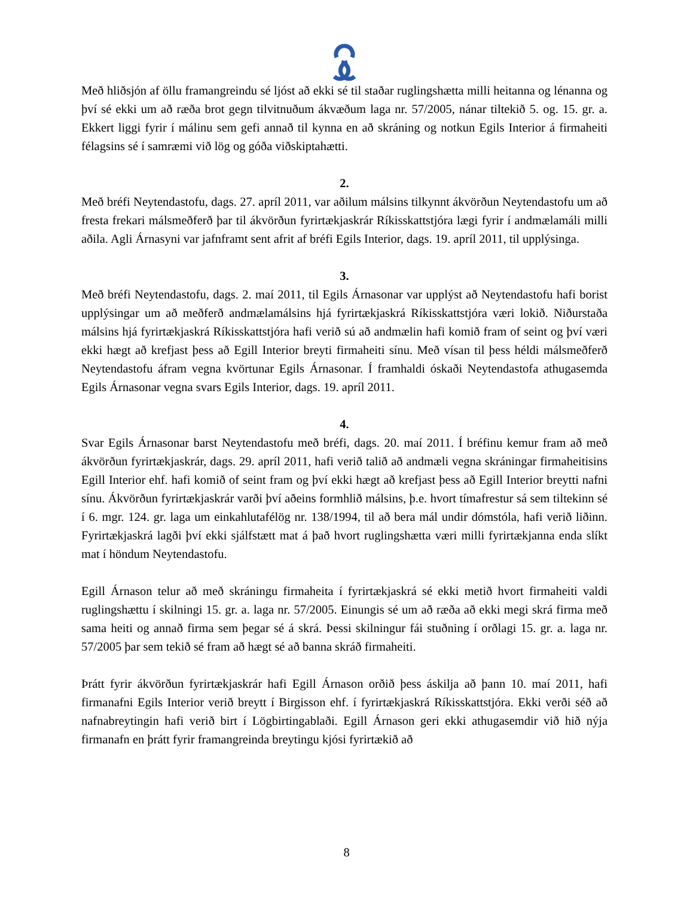Með hliðsjón af öllu framangreindu sé ljóst að ekki sé til staðar ruglingshætta milli heitanna og lénanna og því sé ekki um að ræða brot gegn tilvitnuðum ákvæðum laga nr. 57/2005, nánar tiltekið 5. og. 15. gr. a. Ekkert liggi fyrir í málinu sem gefi annað til kynna en að skráning og notkun Egils Interior á firmaheiti félagsins sé í samræmi við lög og góða viðskiptahætti.
2.
Með bréfi Neytendastofu, dags. 27. apríl 2011, var aðilum málsins tilkynnt ákvörðun Neytendastofu um að fresta frekari málsmeðferð þar til ákvörðun fyrirtækjaskrár Ríkisskattstjóra lægi fyrir í andmælamáli milli aðila. Agli Árnasyni var jafnframt sent afrit af bréfi Egils Interior, dags. 19. apríl 2011, til upplýsinga.
3.
Með bréfi Neytendastofu, dags. 2. maí 2011, til Egils Árnasonar var upplýst að Neytendastofu hafi borist upplýsingar um að meðferð andmælamálsins hjá fyrirtækjaskrá Ríkisskattstjóra væri lokið. Niðurstaða málsins hjá fyrirtækjaskrá Ríkisskattstjóra hafi verið sú að andmælin hafi komið fram of seint og því væri ekki hægt að krefjast þess að Egill Interior breyti firmaheiti sínu. Með vísan til þess héldi málsmeðferð Neytendastofu áfram vegna kvörtunar Egils Árnasonar. Í framhaldi óskaði Neytendastofa athugasemda Egils Árnasonar vegna svars Egils Interior, dags. 19. apríl 2011.
4.
Svar Egils Árnasonar barst Neytendastofu með bréfi, dags. 20. maí 2011. Í bréfinu kemur fram að með ákvörðun fyrirtækjaskrár, dags. 29. apríl 2011, hafi verið talið að andmæli vegna skráningar firmaheitisins Egill Interior ehf. hafi komið of seint fram og því ekki hægt að krefjast þess að Egill Interior breytti nafni sínu. Ákvörðun fyrirtækjaskrár varði því aðeins formhlið málsins, þ.e. hvort tímafrestur sá sem tiltekinn sé í 6. mgr. 124. gr. laga um einkahlutafélög nr. 138/1994, til að bera mál undir dómstóla, hafi verið liðinn. Fyrirtækjaskrá lagði því ekki sjálfstætt mat á það hvort ruglingshætta væri milli fyrirtækjanna enda slíkt mat í höndum Neytendastofu.
Egill Árnason telur að með skráningu firmaheita í fyrirtækjaskrá sé ekki metið hvort firmaheiti valdi ruglingshættu í skilningi 15. gr. a. laga nr. 57/2005. Einungis sé um að ræða að ekki megi skrá firma með sama heiti og annað firma sem þegar sé á skrá. Þessi skilningur fái stuðning í orðlagi 15. gr. a. laga nr. 57/2005 þar sem tekið sé fram að hægt sé að banna skráð firmaheiti.
Þrátt fyrir ákvörðun fyrirtækjaskrár hafi Egill Árnason orðið þess áskilja að þann 10. maí 2011, hafi firmanafni Egils Interior verið breytt í Birgisson ehf. í fyrirtækjaskrá Ríkisskattstjóra. Ekki verði séð að nafnabreytingin hafi verið birt í Lögbirtingablaði. Egill Árnason geri ekki athugasemdir við hið nýja firmanafn en þrátt fyrir framangreinda breytingu kjósi fyrirtækið að
8